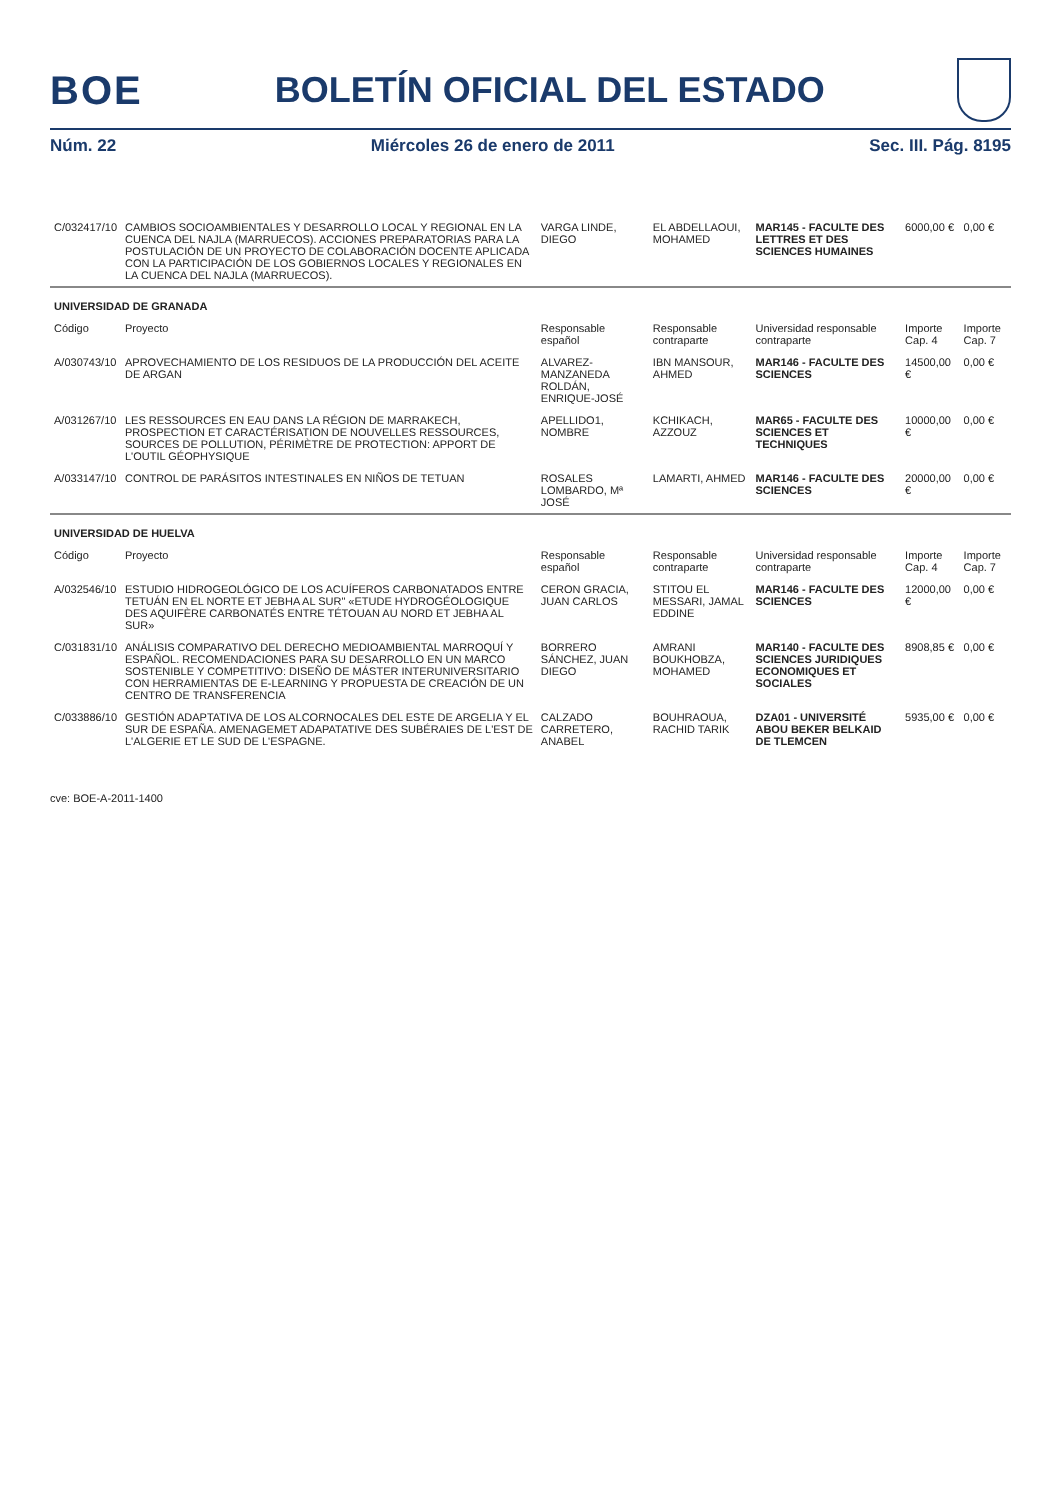BOE BOLETÍN OFICIAL DEL ESTADO
Núm. 22 Miércoles 26 de enero de 2011 Sec. III. Pág. 8195
| C/032417/10 | CAMBIOS SOCIOAMBIENTALES Y DESARROLLO LOCAL Y REGIONAL EN LA CUENCA DEL NAJLA (MARRUECOS). ACCIONES PREPARATORIAS PARA LA POSTULACIÓN DE UN PROYECTO DE COLABORACIÓN DOCENTE APLICADA CON LA PARTICIPACIÓN DE LOS GOBIERNOS LOCALES Y REGIONALES EN LA CUENCA DEL NAJLA (MARRUECOS). | VARGA LINDE, DIEGO | EL ABDELLAOUI, MOHAMED | MAR145 - FACULTE DES LETTRES ET DES SCIENCES HUMAINES | 6000,00 € | 0,00 € |
| UNIVERSIDAD DE GRANADA | | | | | | |
| Código | Proyecto | Responsable español | Responsable contraparte | Universidad responsable contraparte | Importe Cap. 4 | Importe Cap. 7 |
| A/030743/10 | APROVECHAMIENTO DE LOS RESIDUOS DE LA PRODUCCIÓN DEL ACEITE DE ARGAN | ALVAREZ-MANZANEDA ROLDÁN, ENRIQUE-JOSÉ | IBN MANSOUR, AHMED | MAR146 - FACULTE DES SCIENCES | 14500,00 € | 0,00 € |
| A/031267/10 | LES RESSOURCES EN EAU DANS LA RÉGION DE MARRAKECH, PROSPECTION ET CARACTÉRISATION DE NOUVELLES RESSOURCES, SOURCES DE POLLUTION, PÉRIMÈTRE DE PROTECTION: APPORT DE L'OUTIL GÉOPHYSIQUE | APELLIDO1, NOMBRE | KCHIKACH, AZZOUZ | MAR65 - FACULTE DES SCIENCES ET TECHNIQUES | 10000,00 € | 0,00 € |
| A/033147/10 | CONTROL DE PARÁSITOS INTESTINALES EN NIÑOS DE TETUAN | ROSALES LOMBARDO, Mª JOSÉ | LAMARTI, AHMED | MAR146 - FACULTE DES SCIENCES | 20000,00 € | 0,00 € |
| UNIVERSIDAD DE HUELVA | | | | | | |
| Código | Proyecto | Responsable español | Responsable contraparte | Universidad responsable contraparte | Importe Cap. 4 | Importe Cap. 7 |
| A/032546/10 | ESTUDIO HIDROGEOLÓGICO DE LOS ACUÍFEROS CARBONATADOS ENTRE TETUÁN EN EL NORTE ET JEBHA AL SUR" «ETUDE HYDROGÉOLOGIQUE DES AQUIFÈRE CARBONATÉS ENTRE TÉTOUAN AU NORD ET JEBHA AL SUR» | CERON GRACIA, JUAN CARLOS | STITOU EL MESSARI, JAMAL EDDINE | MAR146 - FACULTE DES SCIENCES | 12000,00 € | 0,00 € |
| C/031831/10 | ANÁLISIS COMPARATIVO DEL DERECHO MEDIOAMBIENTAL MARROQUÍ Y ESPAÑOL. RECOMENDACIONES PARA SU DESARROLLO EN UN MARCO SOSTENIBLE Y COMPETITIVO: DISEÑO DE MÁSTER INTERUNIVERSITARIO CON HERRAMIENTAS DE E-LEARNING Y PROPUESTA DE CREACIÓN DE UN CENTRO DE TRANSFERENCIA | BORRERO SÁNCHEZ, JUAN DIEGO | AMRANI BOUKHOBZA, MOHAMED | MAR140 - FACULTE DES SCIENCES JURIDIQUES ECONOMIQUES ET SOCIALES | 8908,85 € | 0,00 € |
| C/033886/10 | GESTIÓN ADAPTATIVA DE LOS ALCORNOCALES DEL ESTE DE ARGELIA Y EL SUR DE ESPAÑA. AMENAGEMET ADAPATATIVE DES SUBÉRAIES DE L'EST DE L'ALGERIE ET LE SUD DE L'ESPAGNE. | CALZADO CARRETERO, ANABEL | BOUHRAOUA, RACHID TARIK | DZA01 - UNIVERSITÉ ABOU BEKER BELKAID DE TLEMCEN | 5935,00 € | 0,00 € |
cve: BOE-A-2011-1400